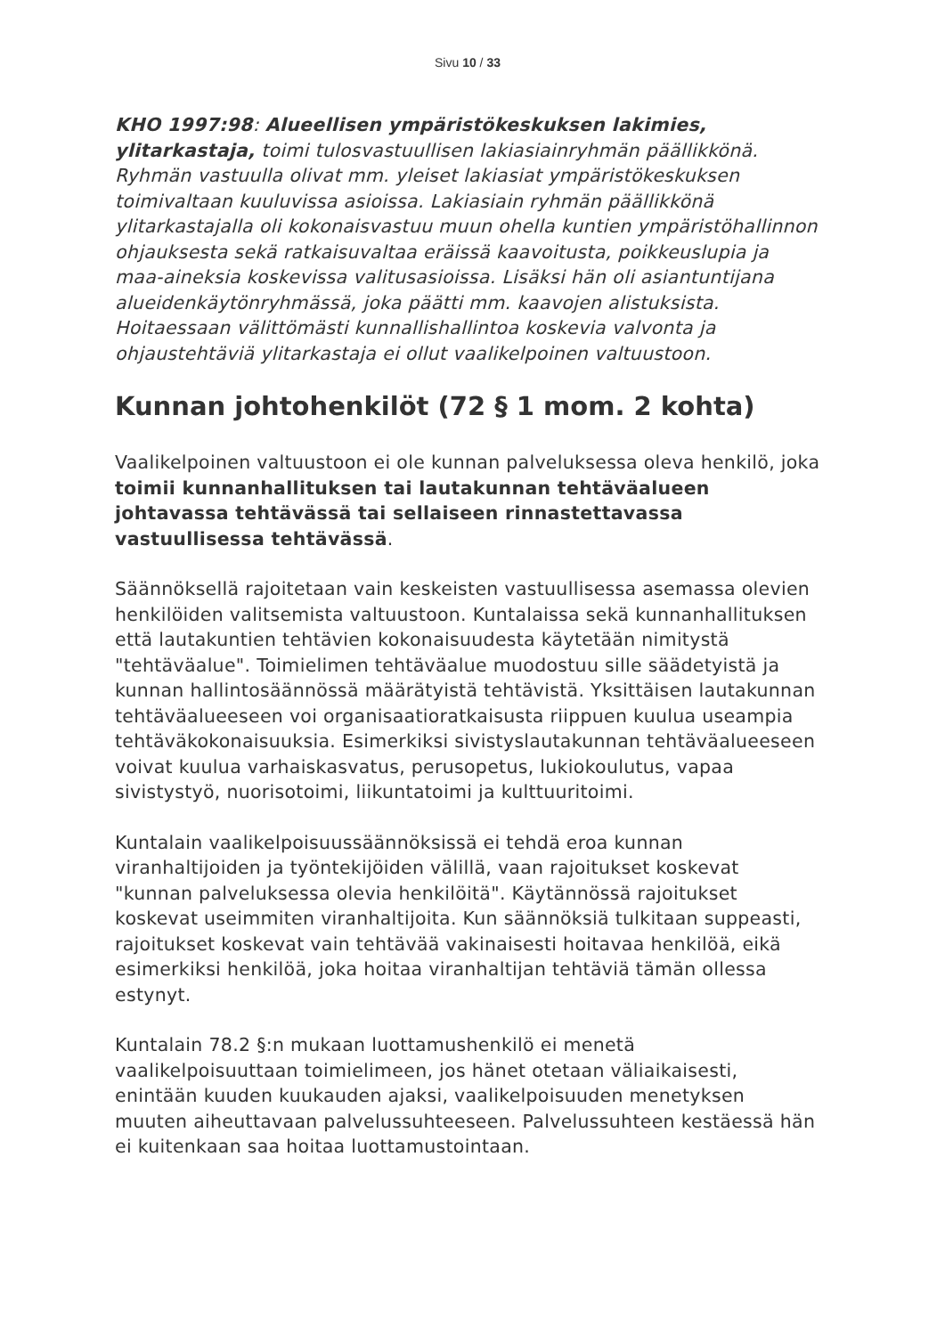Sivu 10 / 33
KHO 1997:98: Alueellisen ympäristökeskuksen lakimies, ylitarkastaja, toimi tulosvastuullisen lakiasiainryhmän päällikkönä. Ryhmän vastuulla olivat mm. yleiset lakiasiat ympäristökeskuksen toimivaltaan kuuluvissa asioissa. Lakiasiain ryhmän päällikkönä ylitarkastajalla oli kokonaisvastuu muun ohella kuntien ympäristöhallinnon ohjauksesta sekä ratkaisuvaltaa eräissä kaavoitusta, poikkeuslupia ja maa-aineksia koskevissa valitusasioissa. Lisäksi hän oli asiantuntijana alueidenkäytönryhmässä, joka päätti mm. kaavojen alistuksista. Hoitaessaan välittömästi kunnallishallintoa koskevia valvonta ja ohjaustehtäviä ylitarkastaja ei ollut vaalikelpoinen valtuustoon.
Kunnan johtohenkilöt (72 § 1 mom. 2 kohta)
Vaalikelpoinen valtuustoon ei ole kunnan palveluksessa oleva henkilö, joka toimii kunnanhallituksen tai lautakunnan tehtäväalueen johtavassa tehtävässä tai sellaiseen rinnastettavassa vastuullisessa tehtävässä.
Säännöksellä rajoitetaan vain keskeisten vastuullisessa asemassa olevien henkilöiden valitsemista valtuustoon. Kuntalaissa sekä kunnanhallituksen että lautakuntien tehtävien kokonaisuudesta käytetään nimitystä "tehtäväalue". Toimielimen tehtäväalue muodostuu sille säädetyistä ja kunnan hallintosäännössä määrätyistä tehtävistä. Yksittäisen lautakunnan tehtäväalueeseen voi organisaatioratkaisusta riippuen kuulua useampia tehtäväkokonaisuuksia. Esimerkiksi sivistyslautakunnan tehtäväalueeseen voivat kuulua varhaiskasvatus, perusopetus, lukiokoulutus, vapaa sivistystyö, nuorisotoimi, liikuntatoimi ja kulttuuritoimi.
Kuntalain vaalikelpoisuussäännöksissä ei tehdä eroa kunnan viranhaltijoiden ja työntekijöiden välillä, vaan rajoitukset koskevat "kunnan palveluksessa olevia henkilöitä". Käytännössä rajoitukset koskevat useimmiten viranhaltijoita. Kun säännöksiä tulkitaan suppeasti, rajoitukset koskevat vain tehtävää vakinaisesti hoitavaa henkilöä, eikä esimerkiksi henkilöä, joka hoitaa viranhaltijan tehtäviä tämän ollessa estynyt.
Kuntalain 78.2 §:n mukaan luottamushenkilö ei menetä vaalikelpoisuuttaan toimielimeen, jos hänet otetaan väliaikaisesti, enintään kuuden kuukauden ajaksi, vaalikelpoisuuden menetyksen muuten aiheuttavaan palvelussuhteeseen. Palvelussuhteen kestäessä hän ei kuitenkaan saa hoitaa luottamustointaan.